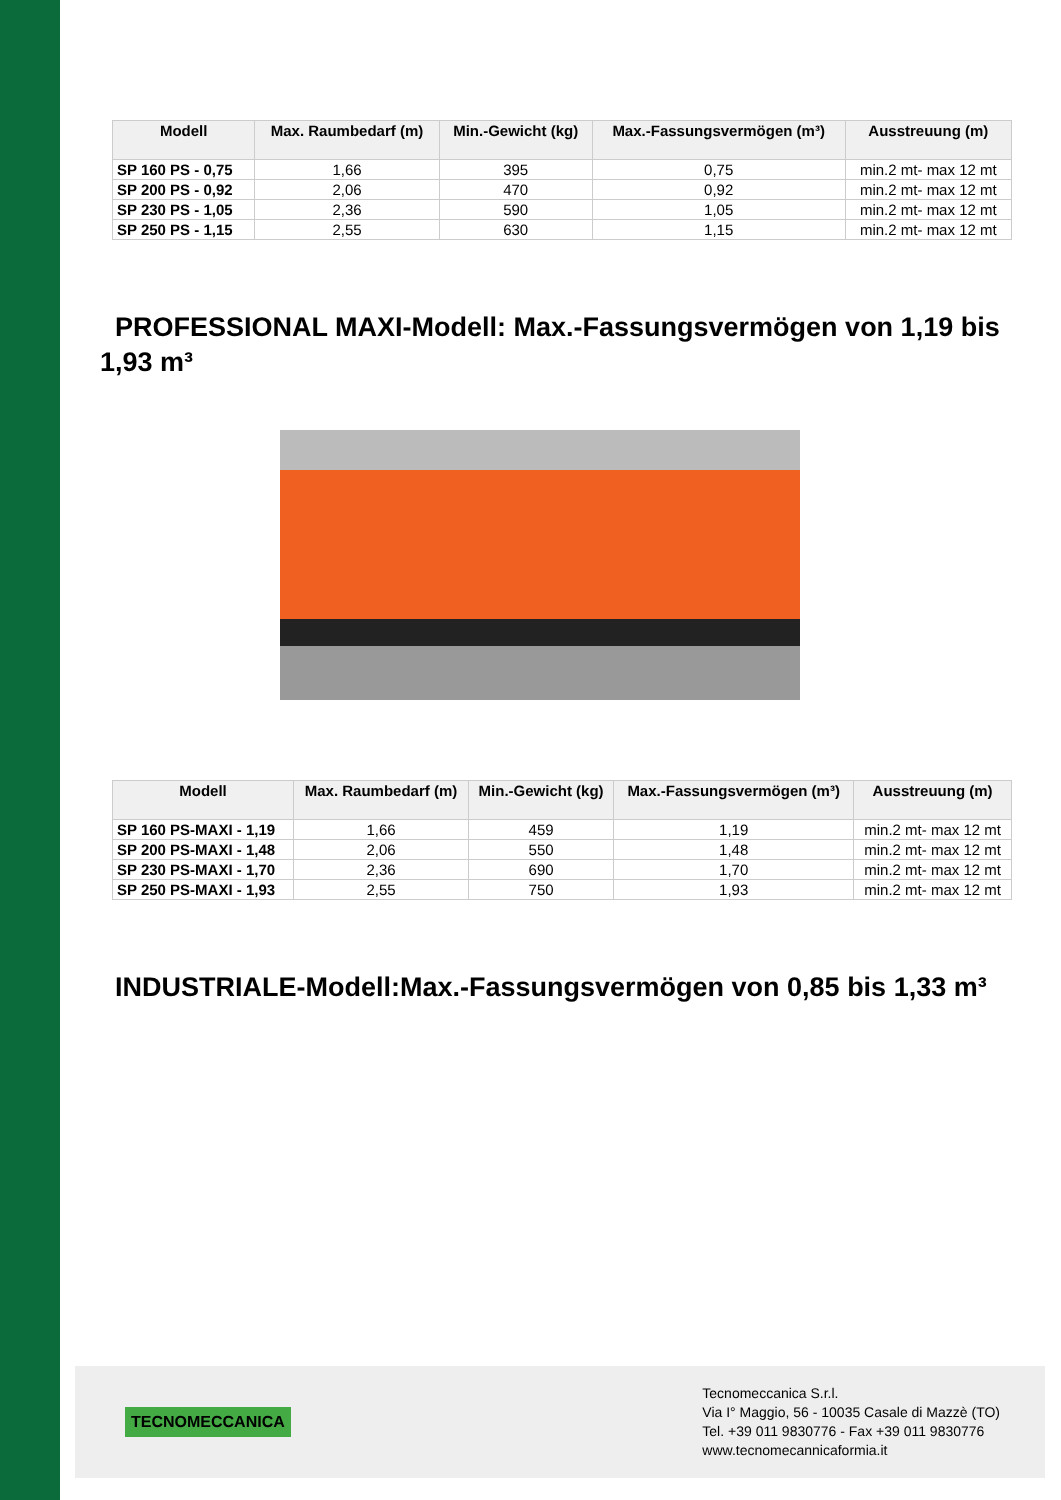| Modell | Max. Raumbedarf (m) | Min.-Gewicht (kg) | Max.-Fassungsvermögen (m³) | Ausstreuung (m) |
| --- | --- | --- | --- | --- |
| SP 160 PS - 0,75 | 1,66 | 395 | 0,75 | min.2 mt- max 12 mt |
| SP 200 PS - 0,92 | 2,06 | 470 | 0,92 | min.2 mt- max 12 mt |
| SP 230 PS - 1,05 | 2,36 | 590 | 1,05 | min.2 mt- max 12 mt |
| SP 250 PS - 1,15 | 2,55 | 630 | 1,15 | min.2 mt- max 12 mt |
PROFESSIONAL MAXI-Modell: Max.-Fassungsvermögen von 1,19 bis 1,93 m³
| Modell | Max. Raumbedarf (m) | Min.-Gewicht (kg) | Max.-Fassungsvermögen (m³) | Ausstreuung (m) |
| --- | --- | --- | --- | --- |
| SP 160 PS-MAXI - 1,19 | 1,66 | 459 | 1,19 | min.2 mt- max 12 mt |
| SP 200 PS-MAXI - 1,48 | 2,06 | 550 | 1,48 | min.2 mt- max 12 mt |
| SP 230 PS-MAXI - 1,70 | 2,36 | 690 | 1,70 | min.2 mt- max 12 mt |
| SP 250 PS-MAXI - 1,93 | 2,55 | 750 | 1,93 | min.2 mt- max 12 mt |
INDUSTRIALE-Modell:Max.-Fassungsvermögen von 0,85 bis 1,33 m³
TECNOMECCANICA
Tecnomeccanica S.r.l.
Via I° Maggio, 56 - 10035 Casale di Mazzè (TO)
Tel. +39 011 9830776 - Fax +39 011 9830776
www.tecnomecannicaformia.it